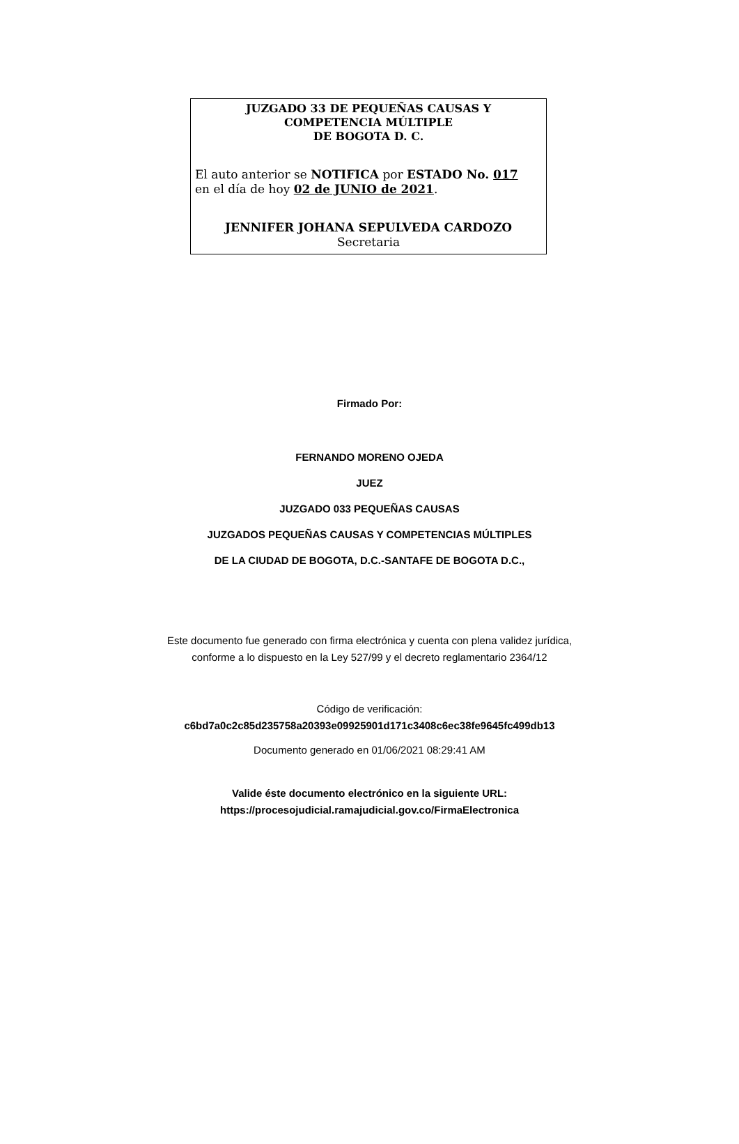JUZGADO 33 DE PEQUEÑAS CAUSAS Y
COMPETENCIA MÚLTIPLE
DE BOGOTA D. C.
El auto anterior se NOTIFICA por ESTADO No. 017
en el día de hoy 02 de JUNIO de 2021.
JENNIFER JOHANA SEPULVEDA CARDOZO
Secretaria
Firmado Por:
FERNANDO MORENO OJEDA
JUEZ
JUZGADO 033 PEQUEÑAS CAUSAS
JUZGADOS PEQUEÑAS CAUSAS Y COMPETENCIAS MÚLTIPLES
DE LA CIUDAD DE BOGOTA, D.C.-SANTAFE DE BOGOTA D.C.,
Este documento fue generado con firma electrónica y cuenta con plena validez jurídica,
conforme a lo dispuesto en la Ley 527/99 y el decreto reglamentario 2364/12
Código de verificación:
c6bd7a0c2c85d235758a20393e09925901d171c3408c6ec38fe9645fc499db13
Documento generado en 01/06/2021 08:29:41 AM
Valide éste documento electrónico en la siguiente URL:
https://procesojudicial.ramajudicial.gov.co/FirmaElectronica